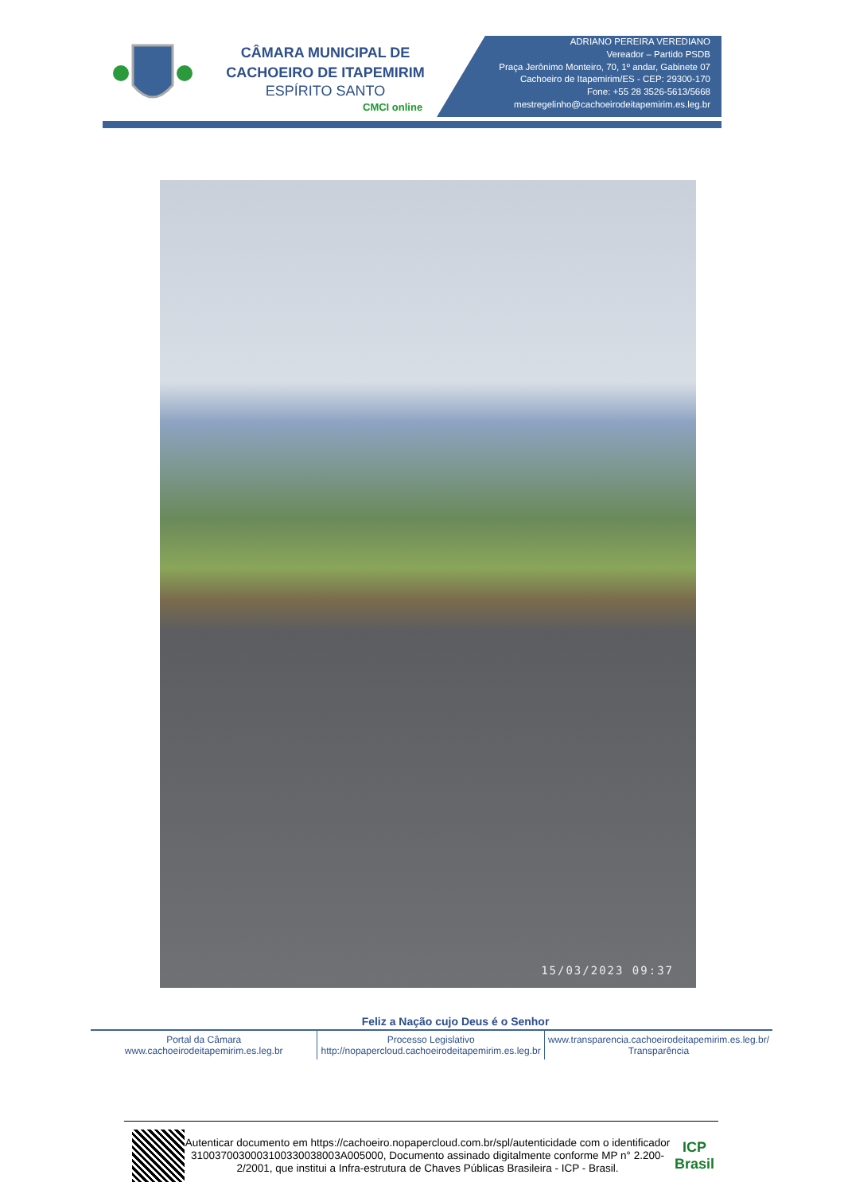CÂMARA MUNICIPAL DE
CACHOEIRO DE ITAPEMIRIM
ESPÍRITO SANTO
CMCI online
ADRIANO PEREIRA VEREDIANO
Vereador – Partido PSDB
Praça Jerônimo Monteiro, 70, 1º andar, Gabinete 07
Cachoeiro de Itapemirim/ES - CEP: 29300-170
Fone: +55 28 3526-5613/5668
mestregelinho@cachoeirodeitapemirim.es.leg.br
15/03/2023 09:37
Feliz a Nação cujo Deus é o Senhor
Portal da Câmara
www.cachoeirodeitapemirim.es.leg.br
Processo Legislativo
http://nopapercloud.cachoeirodeitapemirim.es.leg.br
www.transparencia.cachoeirodeitapemirim.es.leg.br/
Transparência
Autenticar documento em https://cachoeiro.nopapercloud.com.br/spl/autenticidade com o identificador 3100370030003100330038003A005000, Documento assinado digitalmente conforme MP n° 2.200-2/2001, que institui a Infra-estrutura de Chaves Públicas Brasileira - ICP - Brasil.
ICP
Brasil